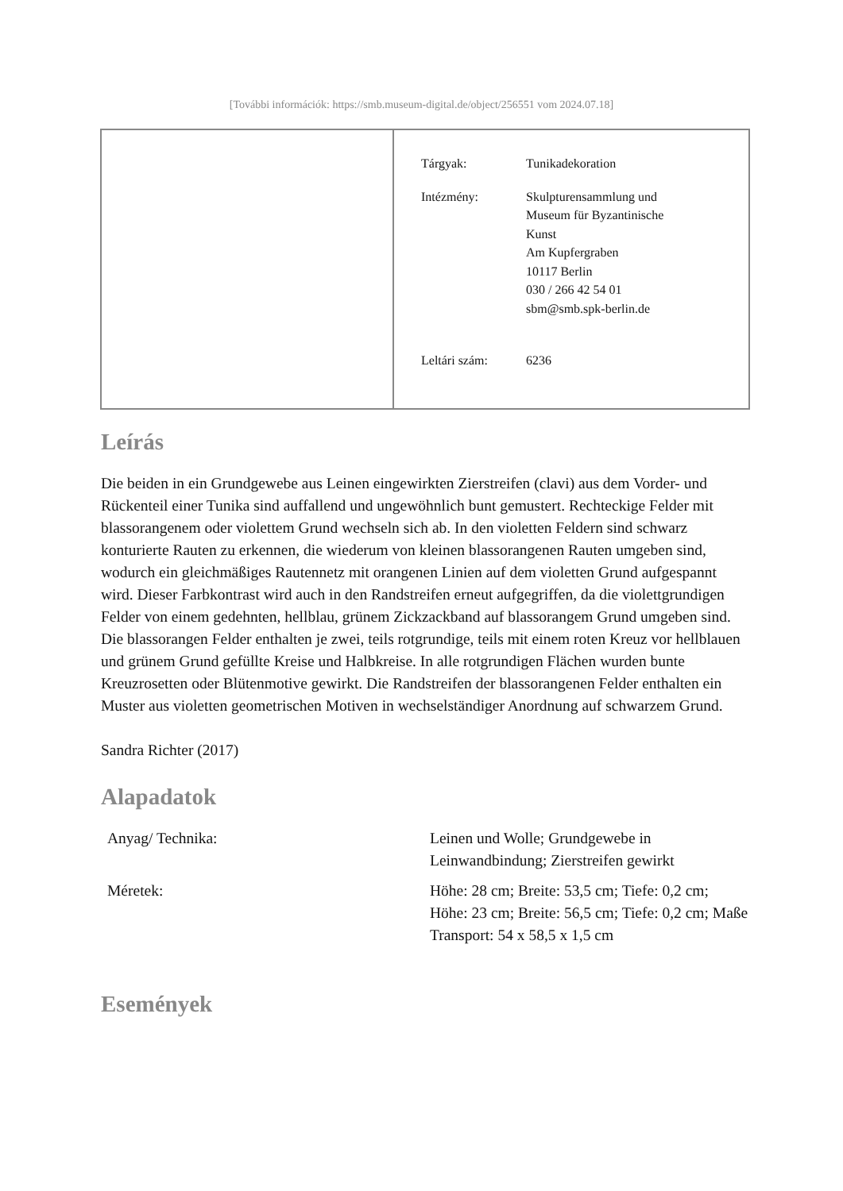[További információk: https://smb.museum-digital.de/object/256551 vom 2024.07.18]
| Tárgyak: | Tunikadekoration |
| Intézmény: | Skulpturensammlung und Museum für Byzantinische Kunst Am Kupfergraben 10117 Berlin 030 / 266 42 54 01 sbm@smb.spk-berlin.de |
| Leltári szám: | 6236 |
Leírás
Die beiden in ein Grundgewebe aus Leinen eingewirkten Zierstreifen (clavi) aus dem Vorder- und Rückenteil einer Tunika sind auffallend und ungewöhnlich bunt gemustert. Rechteckige Felder mit blassorangenem oder violettem Grund wechseln sich ab. In den violetten Feldern sind schwarz konturierte Rauten zu erkennen, die wiederum von kleinen blassorangenen Rauten umgeben sind, wodurch ein gleichmäßiges Rautennetz mit orangenen Linien auf dem violetten Grund aufgespannt wird. Dieser Farbkontrast wird auch in den Randstreifen erneut aufgegriffen, da die violettgrundigen Felder von einem gedehnten, hellblau, grünem Zickzackband auf blassorangem Grund umgeben sind.
Die blassorangen Felder enthalten je zwei, teils rotgrundige, teils mit einem roten Kreuz vor hellblauen und grünem Grund gefüllte Kreise und Halbkreise. In alle rotgrundigen Flächen wurden bunte Kreuzrosetten oder Blütenmotive gewirkt. Die Randstreifen der blassorangenen Felder enthalten ein Muster aus violetten geometrischen Motiven in wechselständiger Anordnung auf schwarzem Grund.
Sandra Richter (2017)
Alapadatok
| Anyag/ Technika: | Leinen und Wolle; Grundgewebe in Leinwandbindung; Zierstreifen gewirkt |
| Méretek: | Höhe: 28 cm; Breite: 53,5 cm; Tiefe: 0,2 cm; Höhe: 23 cm; Breite: 56,5 cm; Tiefe: 0,2 cm; Maße Transport: 54 x 58,5 x 1,5 cm |
Események